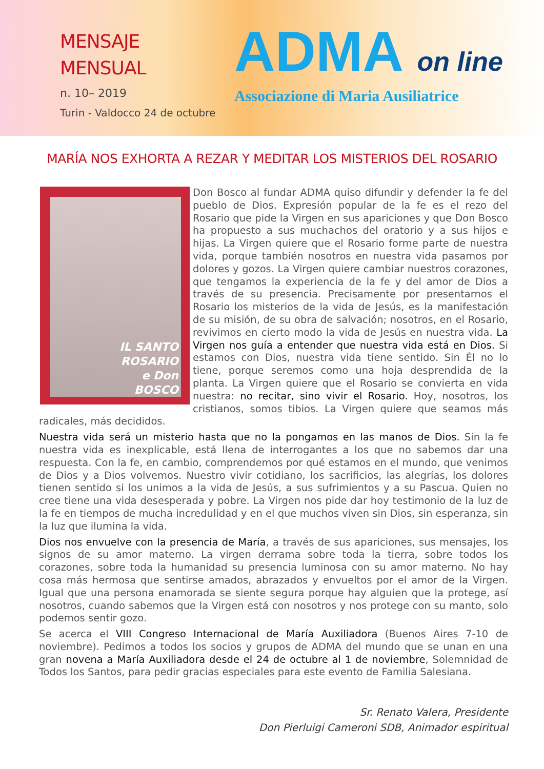MENSAJE
MENSUAL
n. 10– 2019
Turin - Valdocco 24 de octubre
ADMA on line
Associazione di Maria Ausiliatrice
MARÍA NOS EXHORTA A REZAR Y MEDITAR LOS MISTERIOS DEL ROSARIO
IL SANTO
ROSARIO
e Don
BOSCO
Don Bosco al fundar ADMA quiso difundir y defender la fe del pueblo de Dios. Expresión popular de la fe es el rezo del Rosario que pide la Virgen en sus apariciones y que Don Bosco ha propuesto a sus muchachos del oratorio y a sus hijos e hijas. La Virgen quiere que el Rosario forme parte de nuestra vida, porque también nosotros en nuestra vida pasamos por dolores y gozos. La Virgen quiere cambiar nuestros corazones, que tengamos la experiencia de la fe y del amor de Dios a través de su presencia. Precisamente por presentarnos el Rosario los misterios de la vida de Jesús, es la manifestación de su misión, de su obra de salvación; nosotros, en el Rosario, revivimos en cierto modo la vida de Jesús en nuestra vida. La Virgen nos guía a entender que nuestra vida está en Dios. Si estamos con Dios, nuestra vida tiene sentido. Sin Él no lo tiene, porque seremos como una hoja desprendida de la planta. La Virgen quiere que el Rosario se convierta en vida nuestra: no recitar, sino vivir el Rosario. Hoy, nosotros, los cristianos, somos tibios. La Virgen quiere que seamos más radicales, más decididos.
Nuestra vida será un misterio hasta que no la pongamos en las manos de Dios. Sin la fe nuestra vida es inexplicable, está llena de interrogantes a los que no sabemos dar una respuesta. Con la fe, en cambio, comprendemos por qué estamos en el mundo, que venimos de Dios y a Dios volvemos. Nuestro vivir cotidiano, los sacrificios, las alegrías, los dolores tienen sentido si los unimos a la vida de Jesús, a sus sufrimientos y a su Pascua. Quien no cree tiene una vida desesperada y pobre. La Virgen nos pide dar hoy testimonio de la luz de la fe en tiempos de mucha incredulidad y en el que muchos viven sin Dios, sin esperanza, sin la luz que ilumina la vida.
Dios nos envuelve con la presencia de María, a través de sus apariciones, sus mensajes, los signos de su amor materno. La virgen derrama sobre toda la tierra, sobre todos los corazones, sobre toda la humanidad su presencia luminosa con su amor materno. No hay cosa más hermosa que sentirse amados, abrazados y envueltos por el amor de la Virgen. Igual que una persona enamorada se siente segura porque hay alguien que la protege, así nosotros, cuando sabemos que la Virgen está con nosotros y nos protege con su manto, solo podemos sentir gozo.
Se acerca el VIII Congreso Internacional de María Auxiliadora (Buenos Aires 7-10 de noviembre). Pedimos a todos los socios y grupos de ADMA del mundo que se unan en una gran novena a María Auxiliadora desde el 24 de octubre al 1 de noviembre, Solemnidad de Todos los Santos, para pedir gracias especiales para este evento de Familia Salesiana.
Sr. Renato Valera, Presidente
Don Pierluigi Cameroni SDB, Animador espiritual